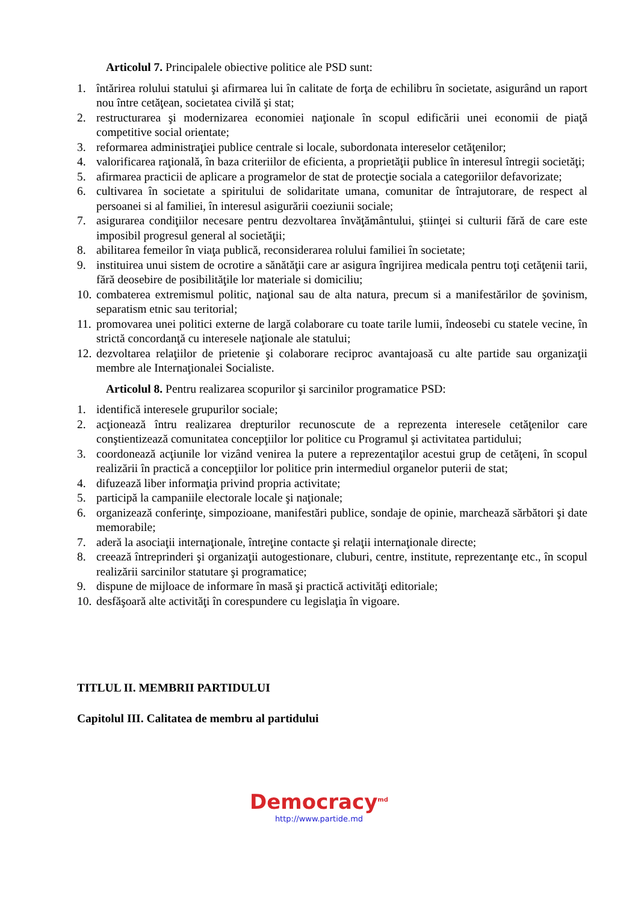Articolul 7. Principalele obiective politice ale PSD sunt:
1. întărirea rolului statului şi afirmarea lui în calitate de forţa de echilibru în societate, asigurând un raport nou între cetăţean, societatea civilă şi stat;
2. restructurarea şi modernizarea economiei naţionale în scopul edificării unei economii de piaţă competitive social orientate;
3. reformarea administraţiei publice centrale si locale, subordonata intereselor cetăţenilor;
4. valorificarea raţională, în baza criteriilor de eficienta, a proprietăţii publice în interesul întregii societăţi;
5. afirmarea practicii de aplicare a programelor de stat de protecţie sociala a categoriilor defavorizate;
6. cultivarea în societate a spiritului de solidaritate umana, comunitar de întrajutorare, de respect al persoanei si al familiei, în interesul asigurării coeziunii sociale;
7. asigurarea condiţiilor necesare pentru dezvoltarea învăţământului, ştiinţei si culturii fără de care este imposibil progresul general al societăţii;
8. abilitarea femeilor în viaţa publică, reconsiderarea rolului familiei în societate;
9. instituirea unui sistem de ocrotire a sănătăţii care ar asigura îngrijirea medicala pentru toţi cetăţenii tarii, fără deosebire de posibilităţile lor materiale si domiciliu;
10. combaterea extremismul politic, naţional sau de alta natura, precum si a manifestărilor de şovinism, separatism etnic sau teritorial;
11. promovarea unei politici externe de largă colaborare cu toate tarile lumii, îndeosebi cu statele vecine, în strictă concordanţă cu interesele naţionale ale statului;
12. dezvoltarea relaţiilor de prietenie şi colaborare reciproc avantajoasă cu alte partide sau organizaţii membre ale Internaţionalei Socialiste.
Articolul 8. Pentru realizarea scopurilor şi sarcinilor programatice PSD:
1. identifică interesele grupurilor sociale;
2. acţionează întru realizarea drepturilor recunoscute de a reprezenta interesele cetăţenilor care conştientizează comunitatea concepţiilor lor politice cu Programul şi activitatea partidului;
3. coordonează acţiunile lor vizând venirea la putere a reprezentaţilor acestui grup de cetăţeni, în scopul realizării în practică a concepţiilor lor politice prin intermediul organelor puterii de stat;
4. difuzează liber informaţia privind propria activitate;
5. participă la campaniile electorale locale şi naţionale;
6. organizează conferinţe, simpozioane, manifestări publice, sondaje de opinie, marchează sărbători şi date memorabile;
7. aderă la asociaţii internaţionale, întreţine contacte şi relaţii internaţionale directe;
8. creează întreprinderi şi organizaţii autogestionare, cluburi, centre, institute, reprezentanţe etc., în scopul realizării sarcinilor statutare şi programatice;
9. dispune de mijloace de informare în masă şi practică activităţi editoriale;
10. desfăşoară alte activităţi în corespundere cu legislaţia în vigoare.
TITLUL II. MEMBRII PARTIDULUI
Capitolul III. Calitatea de membru al partidului
Democracy<sup>md</sup>
http://www.partide.md